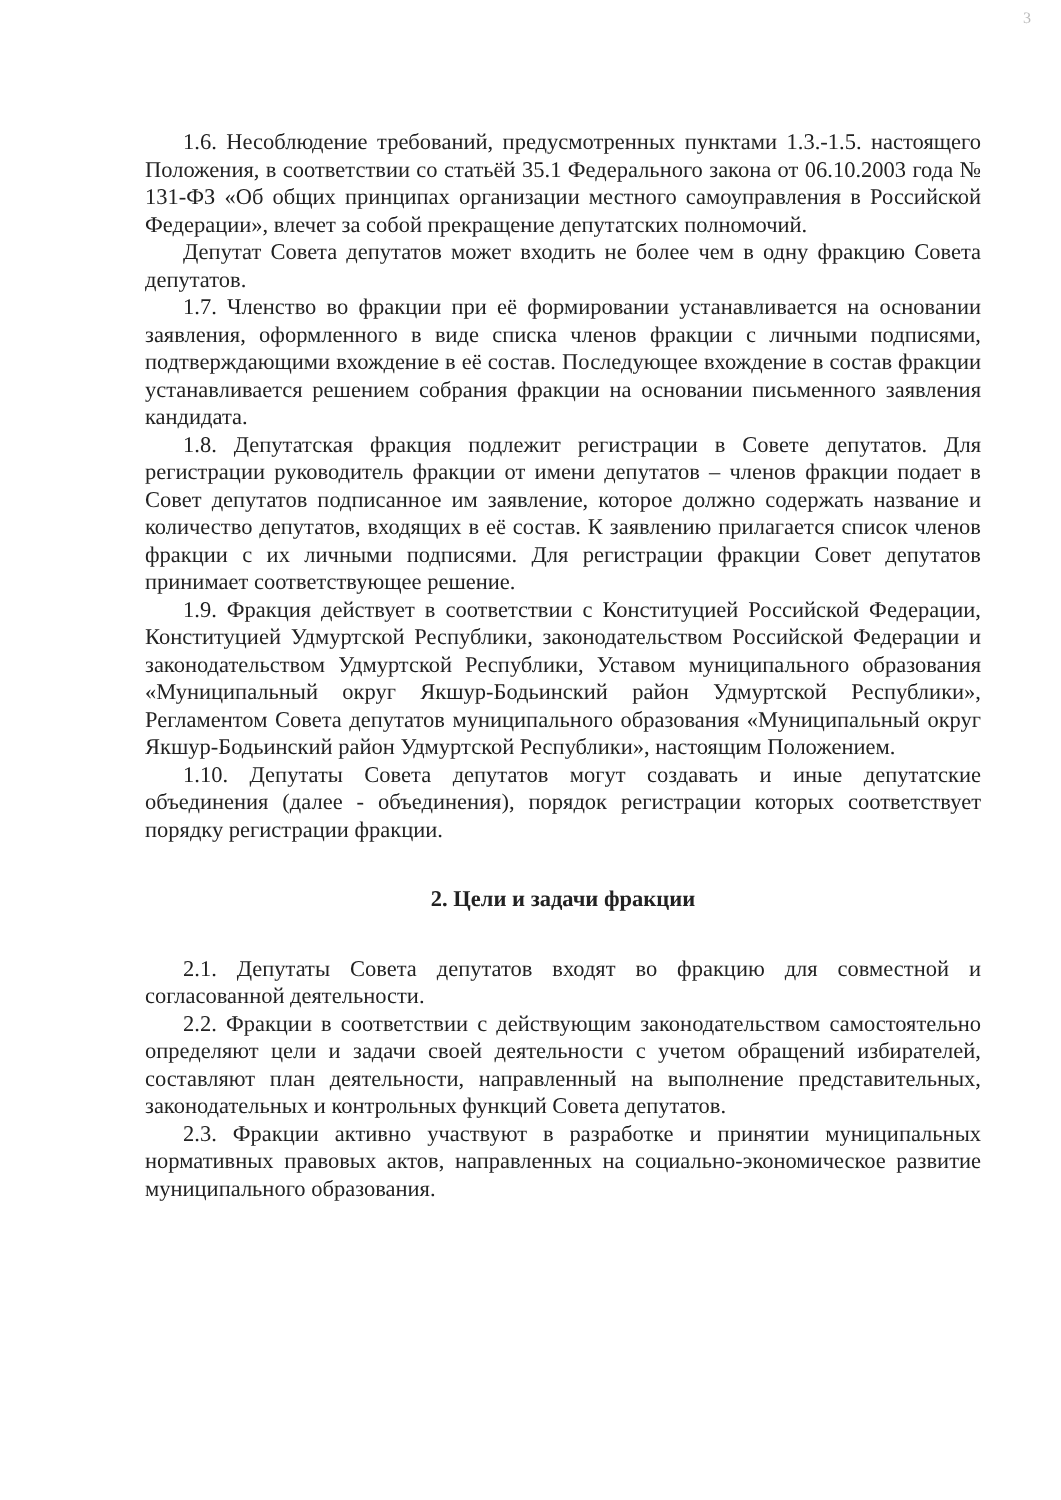3
1.6. Несоблюдение требований, предусмотренных пунктами 1.3.-1.5. настоящего Положения, в соответствии со статьёй 35.1 Федерального закона от 06.10.2003 года № 131-ФЗ «Об общих принципах организации местного самоуправления в Российской Федерации», влечет за собой прекращение депутатских полномочий.
Депутат Совета депутатов может входить не более чем в одну фракцию Совета депутатов.
1.7. Членство во фракции при её формировании устанавливается на основании заявления, оформленного в виде списка членов фракции с личными подписями, подтверждающими вхождение в её состав. Последующее вхождение в состав фракции устанавливается решением собрания фракции на основании письменного заявления кандидата.
1.8. Депутатская фракция подлежит регистрации в Совете депутатов. Для регистрации руководитель фракции от имени депутатов – членов фракции подает в Совет депутатов подписанное им заявление, которое должно содержать название и количество депутатов, входящих в её состав. К заявлению прилагается список членов фракции с их личными подписями. Для регистрации фракции Совет депутатов принимает соответствующее решение.
1.9. Фракция действует в соответствии с Конституцией Российской Федерации, Конституцией Удмуртской Республики, законодательством Российской Федерации и законодательством Удмуртской Республики, Уставом муниципального образования «Муниципальный округ Якшур-Бодьинский район Удмуртской Республики», Регламентом Совета депутатов муниципального образования «Муниципальный округ Якшур-Бодьинский район Удмуртской Республики», настоящим Положением.
1.10. Депутаты Совета депутатов могут создавать и иные депутатские объединения (далее - объединения), порядок регистрации которых соответствует порядку регистрации фракции.
2. Цели и задачи фракции
2.1. Депутаты Совета депутатов входят во фракцию для совместной и согласованной деятельности.
2.2. Фракции в соответствии с действующим законодательством самостоятельно определяют цели и задачи своей деятельности с учетом обращений избирателей, составляют план деятельности, направленный на выполнение представительных, законодательных и контрольных функций Совета депутатов.
2.3. Фракции активно участвуют в разработке и принятии муниципальных нормативных правовых актов, направленных на социально-экономическое развитие муниципального образования.